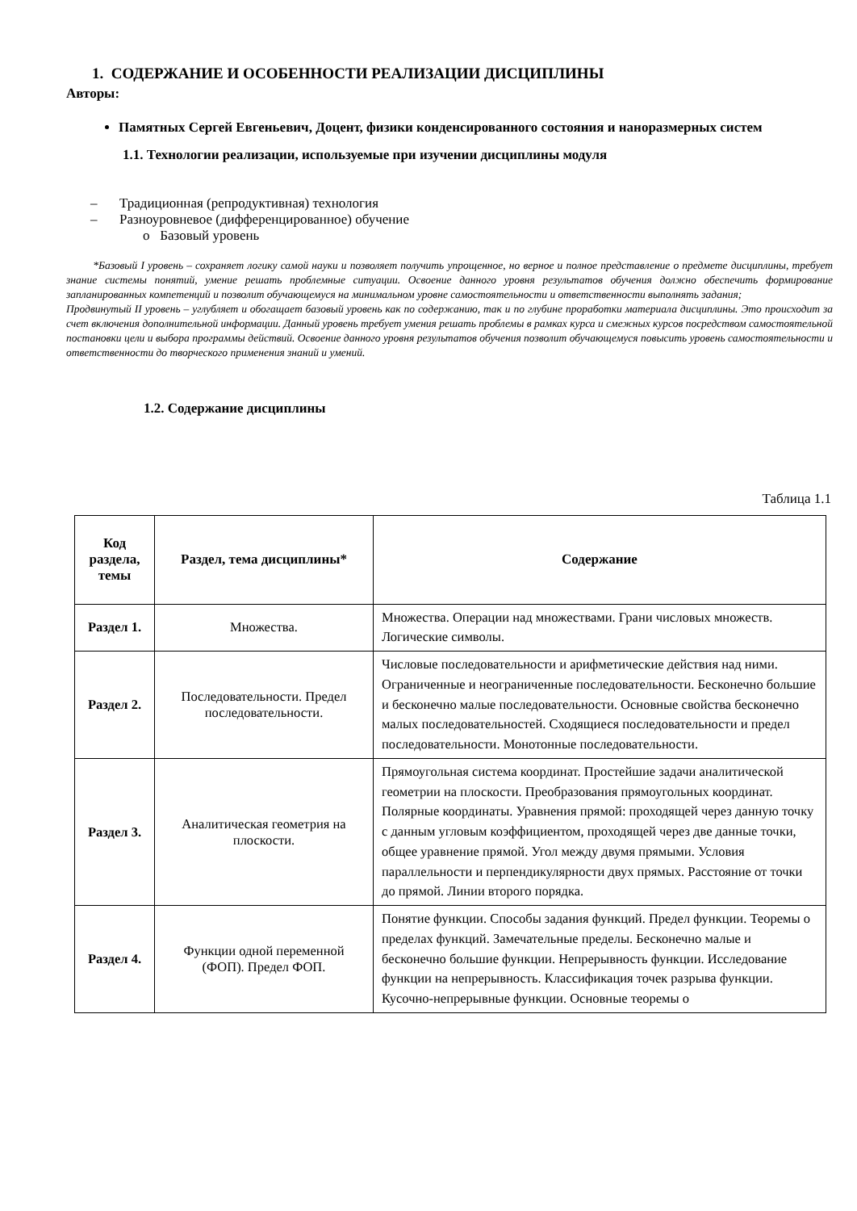1. СОДЕРЖАНИЕ И ОСОБЕННОСТИ РЕАЛИЗАЦИИ ДИСЦИПЛИНЫ
Авторы:
Памятных Сергей Евгеньевич, Доцент, физики конденсированного состояния и наноразмерных систем
1.1. Технологии реализации, используемые при изучении дисциплины модуля
– Традиционная (репродуктивная) технология
– Разноуровневое (дифференцированное) обучение
o Базовый уровень
*Базовый I уровень – сохраняет логику самой науки и позволяет получить упрощенное, но верное и полное представление о предмете дисциплины, требует знание системы понятий, умение решать проблемные ситуации. Освоение данного уровня результатов обучения должно обеспечить формирование запланированных компетенций и позволит обучающемуся на минимальном уровне самостоятельности и ответственности выполнять задания;
Продвинутый II уровень – углубляет и обогащает базовый уровень как по содержанию, так и по глубине проработки материала дисциплины. Это происходит за счет включения дополнительной информации. Данный уровень требует умения решать проблемы в рамках курса и смежных курсов посредством самостоятельной постановки цели и выбора программы действий. Освоение данного уровня результатов обучения позволит обучающемуся повысить уровень самостоятельности и ответственности до творческого применения знаний и умений.
1.2. Содержание дисциплины
Таблица 1.1
| Код раздела, темы | Раздел, тема дисциплины* | Содержание |
| --- | --- | --- |
| Раздел 1. | Множества. | Множества. Операции над множествами. Грани числовых множеств. Логические символы. |
| Раздел 2. | Последовательности. Предел последовательности. | Числовые последовательности и арифметические действия над ними. Ограниченные и неограниченные последовательности. Бесконечно большие и бесконечно малые последовательности. Основные свойства бесконечно малых последовательностей. Сходящиеся последовательности и предел последовательности. Монотонные последовательности. |
| Раздел 3. | Аналитическая геометрия на плоскости. | Прямоугольная система координат. Простейшие задачи аналитической геометрии на плоскости. Преобразования прямоугольных координат. Полярные координаты. Уравнения прямой: проходящей через данную точку с данным угловым коэффициентом, проходящей через две данные точки, общее уравнение прямой. Угол между двумя прямыми. Условия параллельности и перпендикулярности двух прямых. Расстояние от точки до прямой. Линии второго порядка. |
| Раздел 4. | Функции одной переменной (ФОП). Предел ФОП. | Понятие функции. Способы задания функций. Предел функции. Теоремы о пределах функций. Замечательные пределы. Бесконечно малые и бесконечно большие функции. Непрерывность функции. Исследование функции на непрерывность. Классификация точек разрыва функции. Кусочно-непрерывные функции. Основные теоремы о |